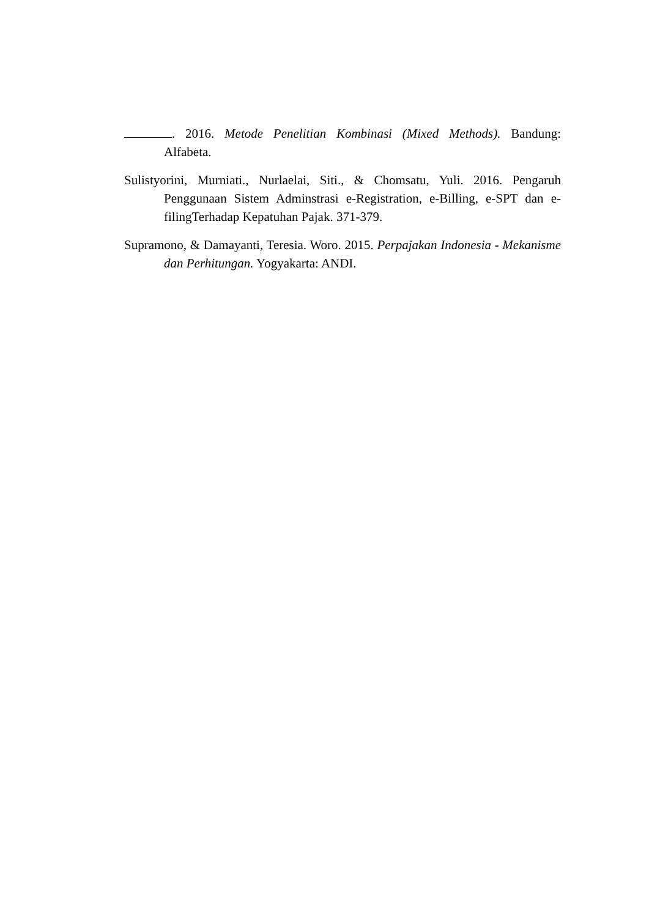. 2016. Metode Penelitian Kombinasi (Mixed Methods). Bandung: Alfabeta.
Sulistyorini, Murniati., Nurlaelai, Siti., & Chomsatu, Yuli. 2016. Pengaruh Penggunaan Sistem Adminstrasi e-Registration, e-Billing, e-SPT dan e-filingTerhadap Kepatuhan Pajak. 371-379.
Supramono, & Damayanti, Teresia. Woro. 2015. Perpajakan Indonesia - Mekanisme dan Perhitungan. Yogyakarta: ANDI.